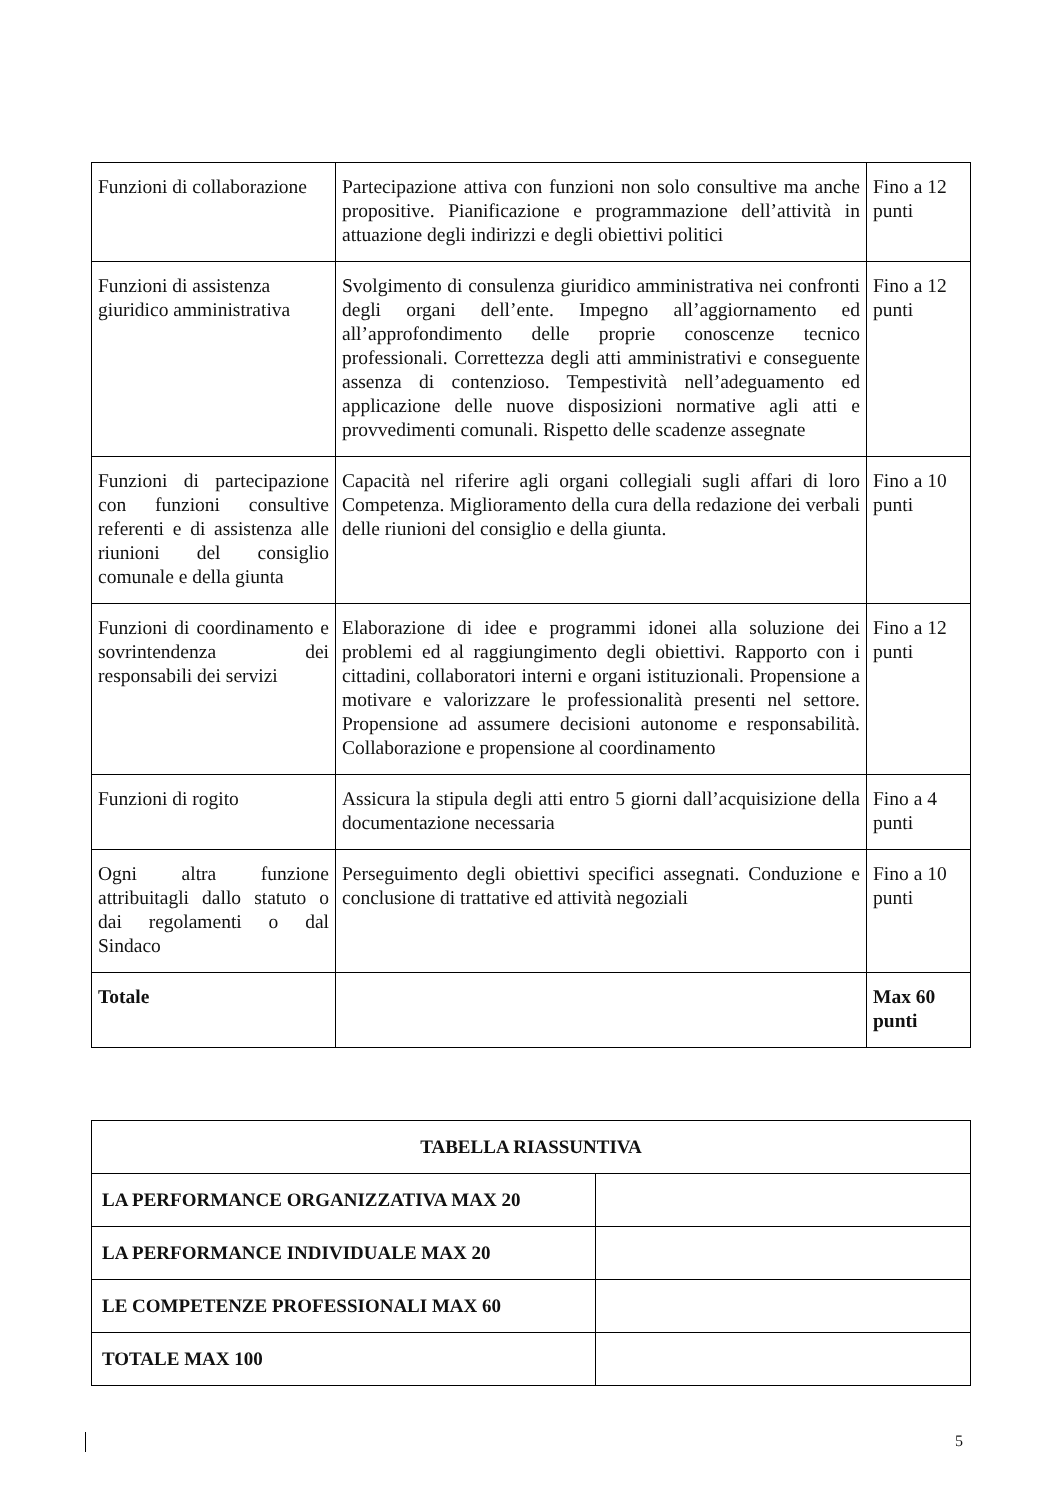| Funzioni di collaborazione | Partecipazione attiva con funzioni non solo consultive ma anche propositive. Pianificazione e programmazione dell’attività in attuazione degli indirizzi e degli obiettivi politici | Fino a 12 punti |
| Funzioni di assistenza giuridico amministrativa | Svolgimento di consulenza giuridico amministrativa nei confronti degli organi dell’ente. Impegno all’aggiornamento ed all’approfondimento delle proprie conoscenze tecnico professionali. Correttezza degli atti amministrativi e conseguente assenza di contenzioso. Tempestività nell’adeguamento ed applicazione delle nuove disposizioni normative agli atti e provvedimenti comunali. Rispetto delle scadenze assegnate | Fino a 12 punti |
| Funzioni di partecipazione con funzioni consultive referenti e di assistenza alle riunioni del consiglio comunale e della giunta | Capacità nel riferire agli organi collegiali sugli affari di loro Competenza. Miglioramento della cura della redazione dei verbali delle riunioni del consiglio e della giunta. | Fino a 10 punti |
| Funzioni di coordinamento e sovrintendenza dei responsabili dei servizi | Elaborazione di idee e programmi idonei alla soluzione dei problemi ed al raggiungimento degli obiettivi. Rapporto con i cittadini, collaboratori interni e organi istituzionali. Propensione a motivare e valorizzare le professionalità presenti nel settore. Propensione ad assumere decisioni autonome e responsabilità. Collaborazione e propensione al coordinamento | Fino a 12 punti |
| Funzioni di rogito | Assicura la stipula degli atti entro 5 giorni dall’acquisizione della documentazione necessaria | Fino a 4 punti |
| Ogni altra funzione attribuitagli dallo statuto o dai regolamenti o dal Sindaco | Perseguimento degli obiettivi specifici assegnati. Conduzione e conclusione di trattative ed attività negoziali | Fino a 10 punti |
| Totale | | Max 60 punti |
| TABELLA RIASSUNTIVA | |
| LA PERFORMANCE ORGANIZZATIVA MAX 20 | |
| LA PERFORMANCE INDIVIDUALE MAX 20 | |
| LE COMPETENZE PROFESSIONALI MAX 60 | |
| TOTALE MAX 100 | |
5